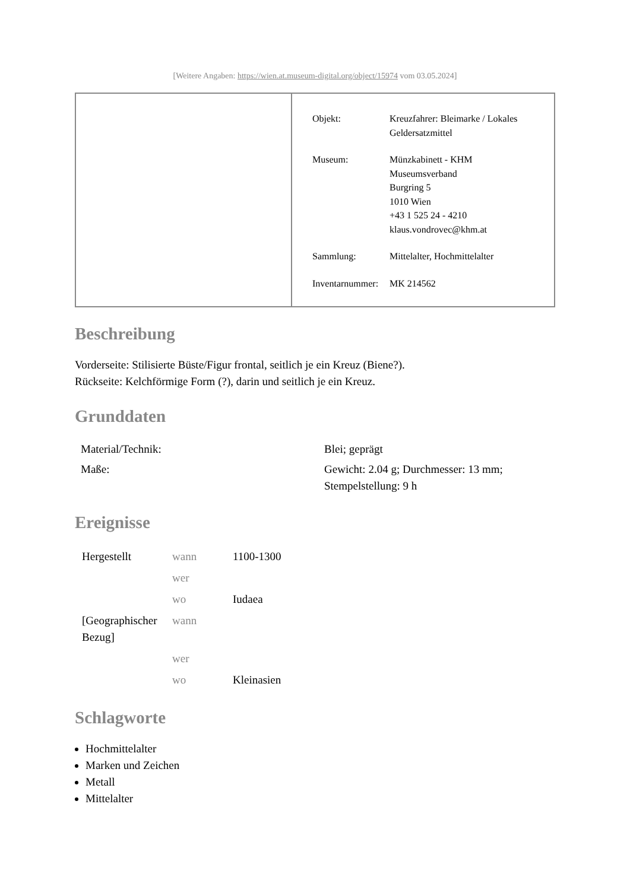[Weitere Angaben: https://wien.at.museum-digital.org/object/15974 vom 03.05.2024]
| Objekt: | Kreuzfahrer: Bleimarke / Lokales Geldersatzmittel |
| Museum: | Münzkabinett - KHM Museumsverband Burgring 5 1010 Wien +43 1 525 24 - 4210 klaus.vondrovec@khm.at |
| Sammlung: | Mittelalter, Hochmittelalter |
| Inventarnummer: | MK 214562 |
Beschreibung
Vorderseite: Stilisierte Büste/Figur frontal, seitlich je ein Kreuz (Biene?).
Rückseite: Kelchförmige Form (?), darin und seitlich je ein Kreuz.
Grunddaten
| Material/Technik: | Blei; geprägt |
| Maße: | Gewicht: 2.04 g; Durchmesser: 13 mm; Stempelstellung: 9 h |
Ereignisse
| Hergestellt | wann | 1100-1300 |
| | wer | |
| | wo | Iudaea |
| [Geographischer Bezug] | wann | |
| | wer | |
| | wo | Kleinasien |
Schlagworte
Hochmittelalter
Marken und Zeichen
Metall
Mittelalter